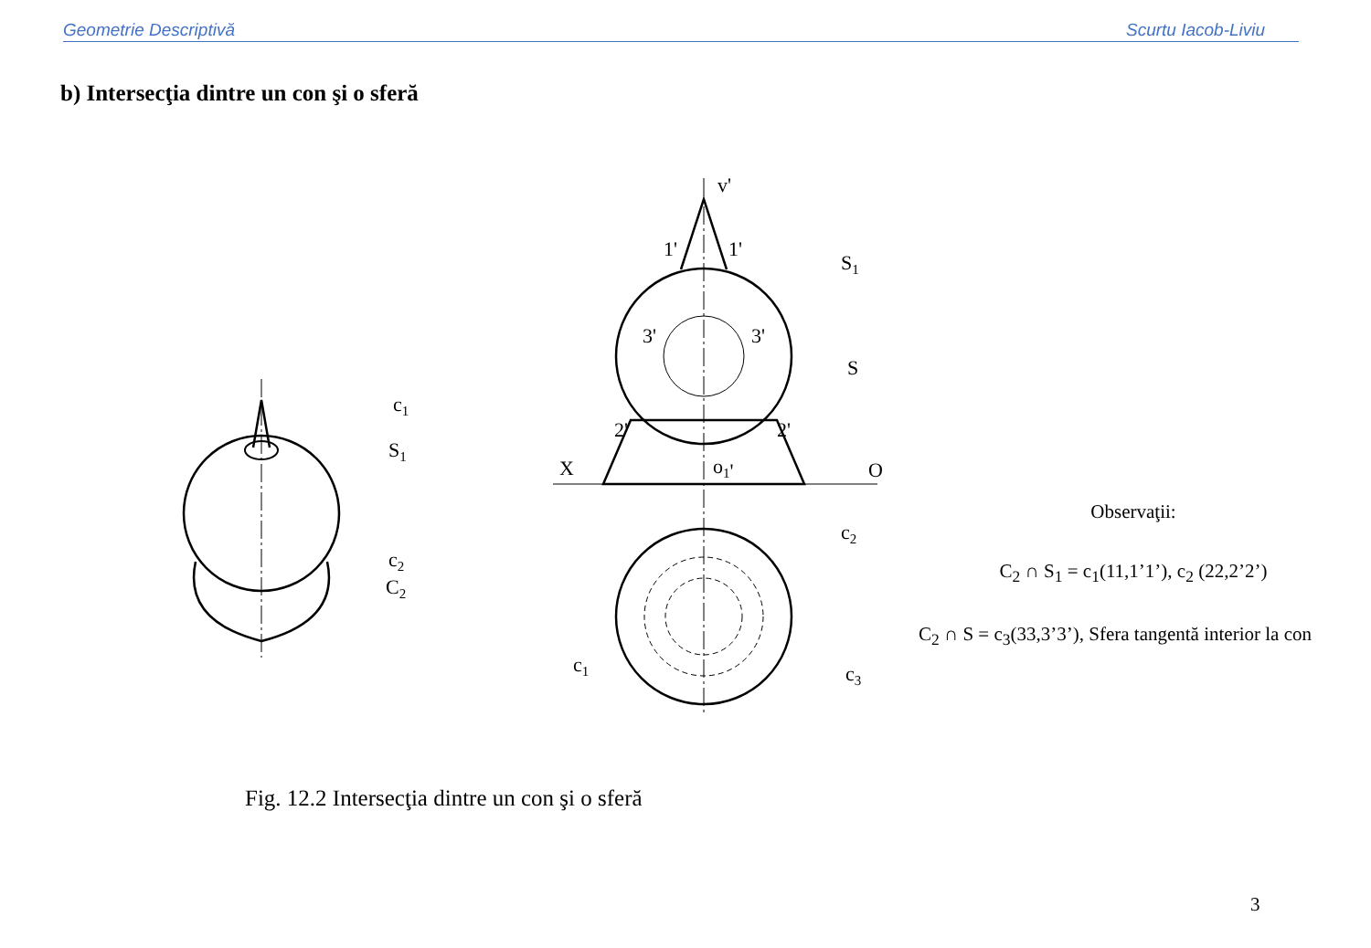Geometrie Descriptivă Scurtu Iacob-Liviu
b) Intersecţia dintre un con şi o sferă
v'
1'
1'
S1
3'
3'
S
2'
2'
X
o1'
O
c2
c3
c1
c1
S1
c2
C2
Observaţii:
C<sub>2</sub> ∩ S<sub>1</sub> = c<sub>1</sub>(11,1’1’), c<sub>2</sub> (22,2’2’)
C<sub>2</sub> ∩ S = c<sub>3</sub>(33,3’3’), Sfera tangentă interior la con
Fig. 12.2 Intersecţia dintre un con şi o sferă
3